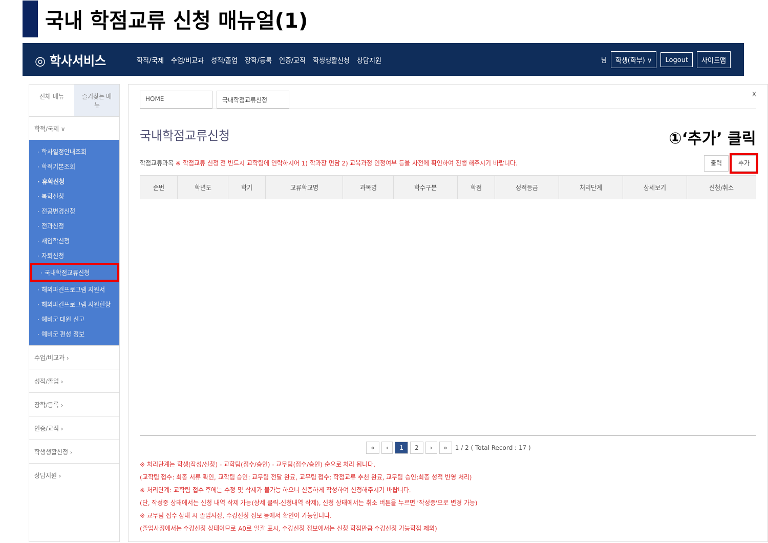국내 학점교류 신청 매뉴얼(1)
◎ 학사서비스 학적/국제 수업/비교과 성적/졸업 장학/등록 인증/교직 학생생활신청 상담지원 님 학생(학부) ∨ Logout 사이트맵
전체 메뉴 즐겨찾는 메뉴
학적/국제 ∨
· 학사일정안내조회
· 학적기본조회
· 휴학신청
· 복학신청
· 전공변경신청
· 전과신청
· 재입학신청
· 자퇴신청
· 국내학점교류신청
· 해외파견프로그램 지원서
· 해외파견프로그램 지원현황
· 예비군 대원 신고
· 예비군 편성 정보
수업/비교과 ›
성적/졸업 ›
장학/등록 ›
인증/교직 ›
학생생활신청 ›
상담지원 ›
HOME 국내학점교류신청
X
국내학점교류신청 ①‘추가’ 클릭
출력 추가
학점교류과목 ※ 학점교류 신청 전 반드시 교학팀에 연락하시어 1) 학과장 면담 2) 교육과정 인정여부 등을 사전에 확인하여 진행 해주시기 바랍니다.
| 순번 | 학년도 | 학기 | 교류학교명 | 과목명 | 학수구분 | 학점 | 성적등급 | 처리단계 | 상세보기 | 신청/취소 |
| --- | --- | --- | --- | --- | --- | --- | --- | --- | --- | --- |
« ‹ 1 2 › » 1 / 2 ( Total Record : 17 )
※ 처리단계는 학생(작성/신청) - 교학팀(접수/승인) - 교무팀(접수/승인) 순으로 처리 됩니다.
(교학팀 접수: 최종 서류 확인, 교학팀 승인: 교무팀 전달 완료, 교무팀 접수: 학점교류 추천 완료, 교무팀 승인:최종 성적 반영 처리)
※ 처리단계: 교학팀 접수 후에는 수정 및 삭제가 불가능 하오니 신중하게 작성하여 신청해주시기 바랍니다.
(단, 작성중 상태에서는 신청 내역 삭제 가능(상세 클릭-신청내역 삭제), 신청 상태에서는 취소 버튼을 누르면 '작성중'으로 변경 가능)
※ 교무팀 접수 상태 시 졸업사정, 수강신청 정보 등에서 확인이 가능합니다.
(졸업사정에서는 수강신청 상태이므로 A0로 일괄 표시, 수강신청 정보에서는 신청 학점만큼 수강신청 가능학점 제외)